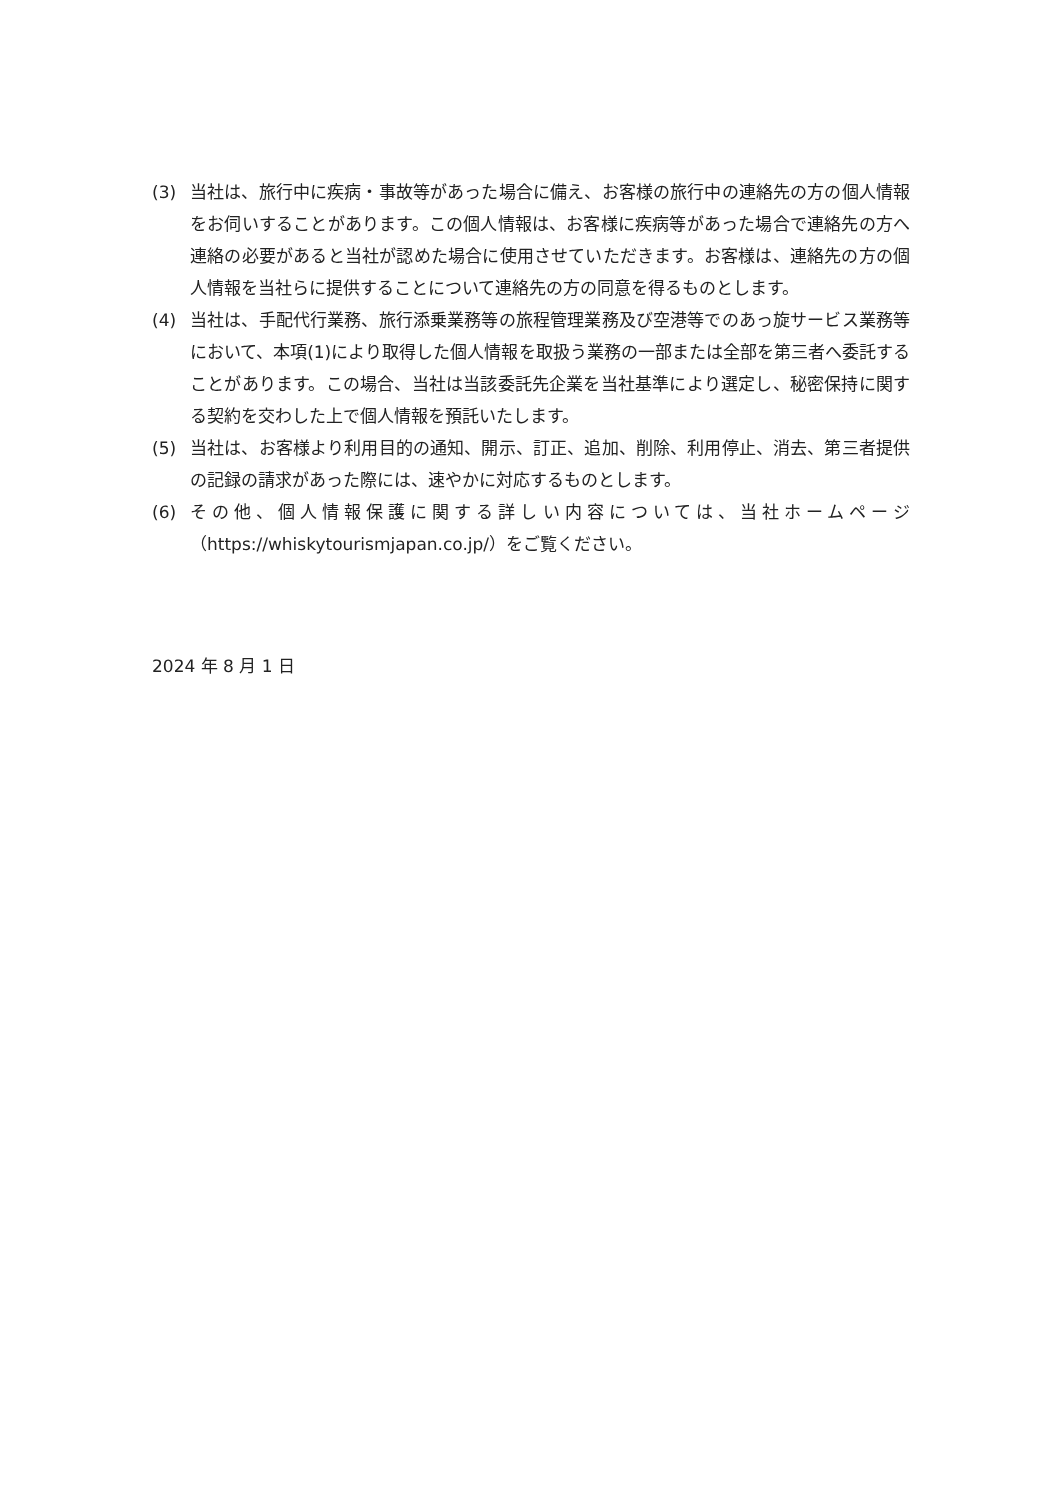(3) 当社は、旅行中に疾病・事故等があった場合に備え、お客様の旅行中の連絡先の方の個人情報をお伺いすることがあります。この個人情報は、お客様に疾病等があった場合で連絡先の方へ連絡の必要があると当社が認めた場合に使用させていただきます。お客様は、連絡先の方の個人情報を当社らに提供することについて連絡先の方の同意を得るものとします。
(4) 当社は、手配代行業務、旅行添乗業務等の旅程管理業務及び空港等でのあっ旋サービス業務等において、本項(1)により取得した個人情報を取扱う業務の一部または全部を第三者へ委託することがあります。この場合、当社は当該委託先企業を当社基準により選定し、秘密保持に関する契約を交わした上で個人情報を預託いたします。
(5) 当社は、お客様より利用目的の通知、開示、訂正、追加、削除、利用停止、消去、第三者提供の記録の請求があった際には、速やかに対応するものとします。
(6) その他、個人情報保護に関する詳しい内容については、当社ホームページ（https://whiskytourismjapan.co.jp/）をご覧ください。
2024 年 8 月 1 日